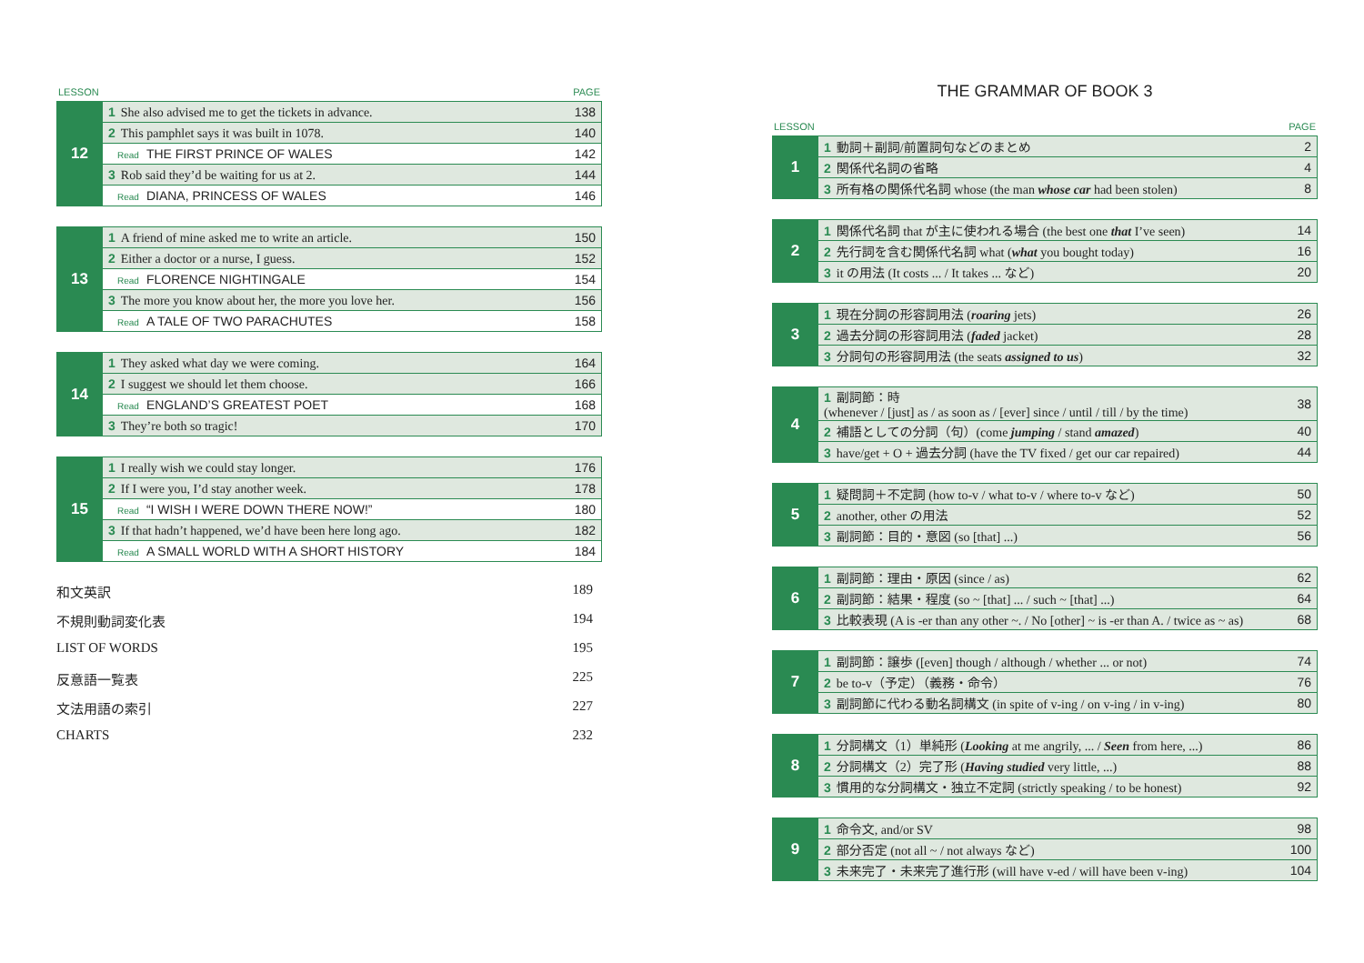LESSON PAGE
| 12 | 1 She also advised me to get the tickets in advance. | 138 |
| | 2 This pamphlet says it was built in 1078. | 140 |
| | Read THE FIRST PRINCE OF WALES | 142 |
| | 3 Rob said they’d be waiting for us at 2. | 144 |
| | Read DIANA, PRINCESS OF WALES | 146 |
| 13 | 1 A friend of mine asked me to write an article. | 150 |
| | 2 Either a doctor or a nurse, I guess. | 152 |
| | Read FLORENCE NIGHTINGALE | 154 |
| | 3 The more you know about her, the more you love her. | 156 |
| | Read A TALE OF TWO PARACHUTES | 158 |
| 14 | 1 They asked what day we were coming. | 164 |
| | 2 I suggest we should let them choose. | 166 |
| | Read ENGLAND’S GREATEST POET | 168 |
| | 3 They’re both so tragic! | 170 |
| 15 | 1 I really wish we could stay longer. | 176 |
| | 2 If I were you, I’d stay another week. | 178 |
| | Read “I WISH I WERE DOWN THERE NOW!” | 180 |
| | 3 If that hadn’t happened, we’d have been here long ago. | 182 |
| | Read A SMALL WORLD WITH A SHORT HISTORY | 184 |
和文英訳 189
不規則動詞変化表 194
LIST OF WORDS 195
反意語一覧表 225
文法用語の索引 227
CHARTS 232
THE GRAMMAR OF BOOK 3
LESSON PAGE
| 1 | 1 動詞＋副詞/前置詞句などのまとめ | 2 |
| | 2 関係代名詞の省略 | 4 |
| | 3 所有格の関係代名詞 whose (the man whose car had been stolen) | 8 |
| 2 | 1 関係代名詞 that が主に使われる場合 (the best one that I’ve seen) | 14 |
| | 2 先行詞を含む関係代名詞 what ( what you bought today) | 16 |
| | 3 it の用法 (It costs ... / It takes ... など) | 20 |
| 3 | 1 現在分詞の形容詞用法 ( roaring jets) | 26 |
| | 2 過去分詞の形容詞用法 ( faded jacket) | 28 |
| | 3 分詞句の形容詞用法 (the seats assigned to us ) | 32 |
| 4 | 1 副詞節：時 (whenever / [just] as / as soon as / [ever] since / until / till / by the time) | 38 |
| | 2 補語としての分詞（句）(come jumping / stand amazed ) | 40 |
| | 3 have/get + O + 過去分詞 (have the TV fixed / get our car repaired) | 44 |
| 5 | 1 疑問詞＋不定詞 (how to-v / what to-v / where to-v など) | 50 |
| | 2 another, other の用法 | 52 |
| | 3 副詞節：目的・意図 (so [that] ...) | 56 |
| 6 | 1 副詞節：理由・原因 (since / as) | 62 |
| | 2 副詞節：結果・程度 (so ~ [that] ... / such ~ [that] ...) | 64 |
| | 3 比較表現 (A is -er than any other ~. / No [other] ~ is -er than A. / twice as ~ as) | 68 |
| 7 | 1 副詞節：譲歩 ([even] though / although / whether ... or not) | 74 |
| | 2 be to-v（予定）（義務・命令） | 76 |
| | 3 副詞節に代わる動名詞構文 (in spite of v-ing / on v-ing / in v-ing) | 80 |
| 8 | 1 分詞構文（1）単純形 ( Looking at me angrily, ... / Seen from here, ...) | 86 |
| | 2 分詞構文（2）完了形 ( Having studied very little, ...) | 88 |
| | 3 慣用的な分詞構文・独立不定詞 (strictly speaking / to be honest) | 92 |
| 9 | 1 命令文, and/or SV | 98 |
| | 2 部分否定 (not all ~ / not always など) | 100 |
| | 3 未来完了・未来完了進行形 (will have v-ed / will have been v-ing) | 104 |